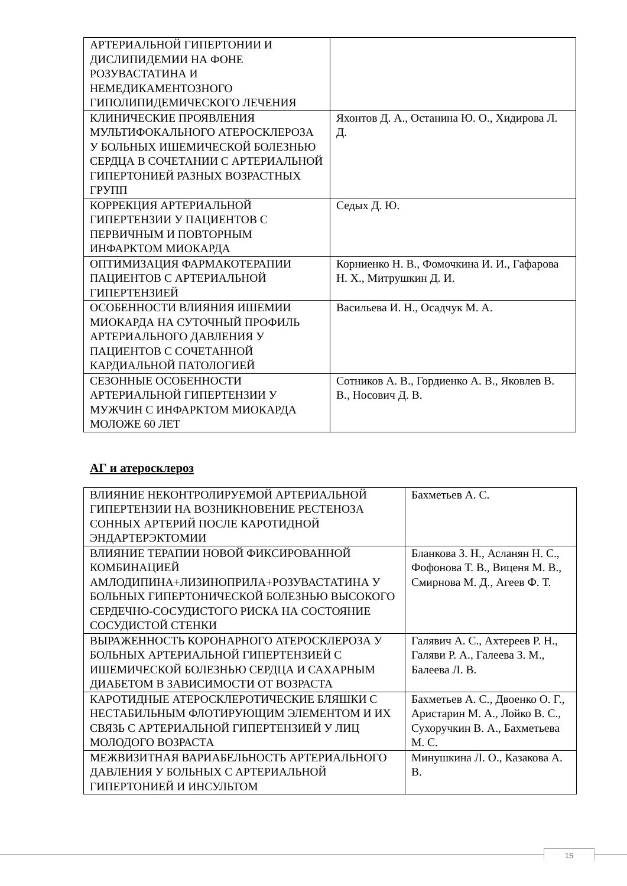| АРТЕРИАЛЬНОЙ ГИПЕРТОНИИ И ДИСЛИПИДЕМИИ НА ФОНЕ РОЗУВАСТАТИНА И НЕМЕДИКАМЕНТОЗНОГО ГИПОЛИПИДЕМИЧЕСКОГО ЛЕЧЕНИЯ | |
| КЛИНИЧЕСКИЕ ПРОЯВЛЕНИЯ МУЛЬТИФОКАЛЬНОГО АТЕРОСКЛЕРОЗА У БОЛЬНЫХ ИШЕМИЧЕСКОЙ БОЛЕЗНЬЮ СЕРДЦА В СОЧЕТАНИИ С АРТЕРИАЛЬНОЙ ГИПЕРТОНИЕЙ РАЗНЫХ ВОЗРАСТНЫХ ГРУПП | Яхонтов Д. А., Останина Ю. О., Хидирова Л. Д. |
| КОРРЕКЦИЯ АРТЕРИАЛЬНОЙ ГИПЕРТЕНЗИИ У ПАЦИЕНТОВ С ПЕРВИЧНЫМ И ПОВТОРНЫМ ИНФАРКТОМ МИОКАРДА | Седых Д. Ю. |
| ОПТИМИЗАЦИЯ ФАРМАКОТЕРАПИИ ПАЦИЕНТОВ С АРТЕРИАЛЬНОЙ ГИПЕРТЕНЗИЕЙ | Корниенко Н. В., Фомочкина И. И., Гафарова Н. Х., Митрушкин Д. И. |
| ОСОБЕННОСТИ ВЛИЯНИЯ ИШЕМИИ МИОКАРДА НА СУТОЧНЫЙ ПРОФИЛЬ АРТЕРИАЛЬНОГО ДАВЛЕНИЯ У ПАЦИЕНТОВ С СОЧЕТАННОЙ КАРДИАЛЬНОЙ ПАТОЛОГИЕЙ | Васильева И. Н., Осадчук М. А. |
| СЕЗОННЫЕ ОСОБЕННОСТИ АРТЕРИАЛЬНОЙ ГИПЕРТЕНЗИИ У МУЖЧИН С ИНФАРКТОМ МИОКАРДА МОЛОЖЕ 60 ЛЕТ | Сотников А. В., Гордиенко А. В., Яковлев В. В., Носович Д. В. |
АГ и атеросклероз
| ВЛИЯНИЕ НЕКОНТРОЛИРУЕМОЙ АРТЕРИАЛЬНОЙ ГИПЕРТЕНЗИИ НА ВОЗНИКНОВЕНИЕ РЕСТЕНОЗА СОННЫХ АРТЕРИЙ ПОСЛЕ КАРОТИДНОЙ ЭНДАРТЕРЭКТОМИИ | Бахметьев А. С. |
| ВЛИЯНИЕ ТЕРАПИИ НОВОЙ ФИКСИРОВАННОЙ КОМБИНАЦИЕЙ АМЛОДИПИНА+ЛИЗИНОПРИЛА+РОЗУВАСТАТИНА У БОЛЬНЫХ ГИПЕРТОНИЧЕСКОЙ БОЛЕЗНЬЮ ВЫСОКОГО СЕРДЕЧНО-СОСУДИСТОГО РИСКА НА СОСТОЯНИЕ СОСУДИСТОЙ СТЕНКИ | Бланкова З. Н., Асланян Н. С., Фофонова Т. В., Виценя М. В., Смирнова М. Д., Агеев Ф. Т. |
| ВЫРАЖЕННОСТЬ КОРОНАРНОГО АТЕРОСКЛЕРОЗА У БОЛЬНЫХ АРТЕРИАЛЬНОЙ ГИПЕРТЕНЗИЕЙ С ИШЕМИЧЕСКОЙ БОЛЕЗНЬЮ СЕРДЦА И САХАРНЫМ ДИАБЕТОМ В ЗАВИСИМОСТИ ОТ ВОЗРАСТА | Галявич А. С., Ахтереев Р. Н., Галяви Р. А., Галеева З. М., Балеева Л. В. |
| КАРОТИДНЫЕ АТЕРОСКЛЕРОТИЧЕСКИЕ БЛЯШКИ С НЕСТАБИЛЬНЫМ ФЛОТИРУЮЩИМ ЭЛЕМЕНТОМ И ИХ СВЯЗЬ С АРТЕРИАЛЬНОЙ ГИПЕРТЕНЗИЕЙ У ЛИЦ МОЛОДОГО ВОЗРАСТА | Бахметьев А. С., Двоенко О. Г., Аристарин М. А., Лойко В. С., Сухоручкин В. А., Бахметьева М. С. |
| МЕЖВИЗИТНАЯ ВАРИАБЕЛЬНОСТЬ АРТЕРИАЛЬНОГО ДАВЛЕНИЯ У БОЛЬНЫХ С АРТЕРИАЛЬНОЙ ГИПЕРТОНИЕЙ И ИНСУЛЬТОМ | Минушкина Л. О., Казакова А. В. |
15